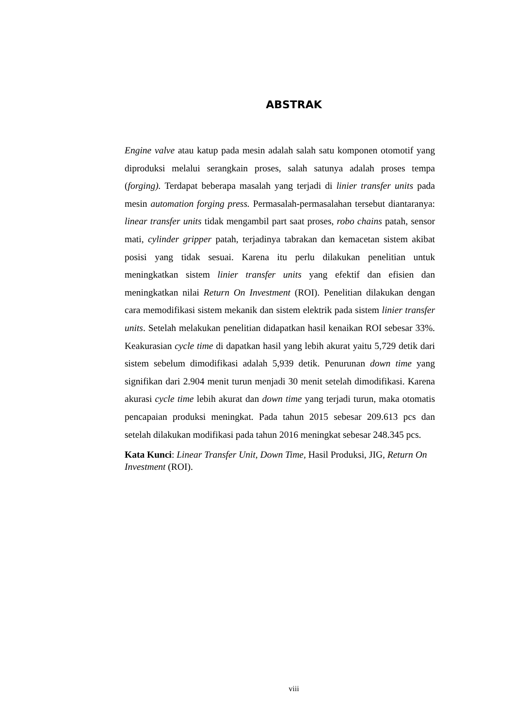ABSTRAK
Engine valve atau katup pada mesin adalah salah satu komponen otomotif yang diproduksi melalui serangkain proses, salah satunya adalah proses tempa (forging). Terdapat beberapa masalah yang terjadi di linier transfer units pada mesin automation forging press. Permasalah-permasalahan tersebut diantaranya: linear transfer units tidak mengambil part saat proses, robo chains patah, sensor mati, cylinder gripper patah, terjadinya tabrakan dan kemacetan sistem akibat posisi yang tidak sesuai. Karena itu perlu dilakukan penelitian untuk meningkatkan sistem linier transfer units yang efektif dan efisien dan meningkatkan nilai Return On Investment (ROI). Penelitian dilakukan dengan cara memodifikasi sistem mekanik dan sistem elektrik pada sistem linier transfer units. Setelah melakukan penelitian didapatkan hasil kenaikan ROI sebesar 33%. Keakurasian cycle time di dapatkan hasil yang lebih akurat yaitu 5,729 detik dari sistem sebelum dimodifikasi adalah 5,939 detik. Penurunan down time yang signifikan dari 2.904 menit turun menjadi 30 menit setelah dimodifikasi. Karena akurasi cycle time lebih akurat dan down time yang terjadi turun, maka otomatis pencapaian produksi meningkat. Pada tahun 2015 sebesar 209.613 pcs dan setelah dilakukan modifikasi pada tahun 2016 meningkat sebesar 248.345 pcs.
Kata Kunci: Linear Transfer Unit, Down Time, Hasil Produksi, JIG, Return On Investment (ROI).
viii